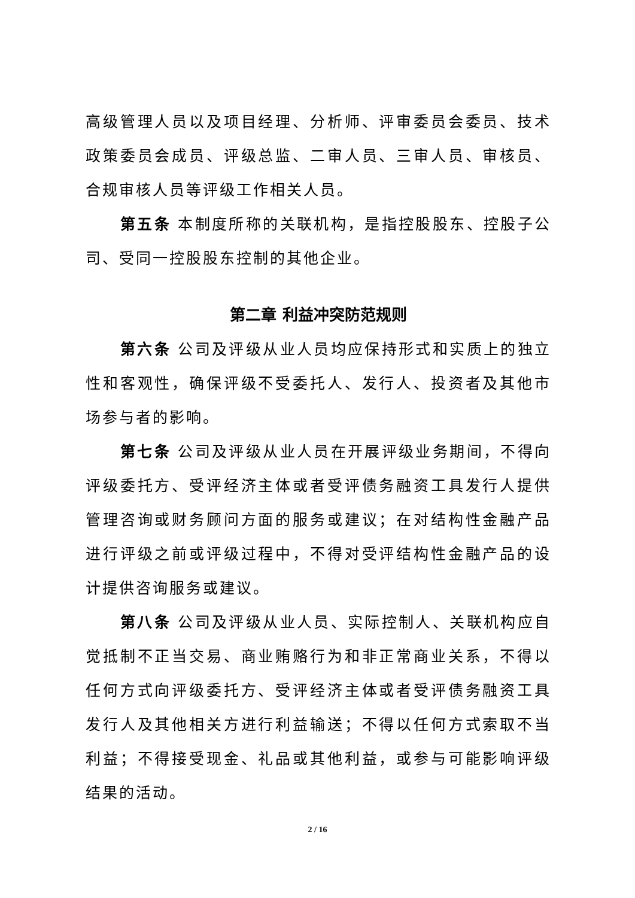高级管理人员以及项目经理、分析师、评审委员会委员、技术政策委员会成员、评级总监、二审人员、三审人员、审核员、合规审核人员等评级工作相关人员。
第五条 本制度所称的关联机构，是指控股股东、控股子公司、受同一控股股东控制的其他企业。
第二章 利益冲突防范规则
第六条 公司及评级从业人员均应保持形式和实质上的独立性和客观性，确保评级不受委托人、发行人、投资者及其他市场参与者的影响。
第七条 公司及评级从业人员在开展评级业务期间，不得向评级委托方、受评经济主体或者受评债务融资工具发行人提供管理咨询或财务顾问方面的服务或建议；在对结构性金融产品进行评级之前或评级过程中，不得对受评结构性金融产品的设计提供咨询服务或建议。
第八条 公司及评级从业人员、实际控制人、关联机构应自觉抵制不正当交易、商业贿赂行为和非正常商业关系，不得以任何方式向评级委托方、受评经济主体或者受评债务融资工具发行人及其他相关方进行利益输送；不得以任何方式索取不当利益；不得接受现金、礼品或其他利益，或参与可能影响评级结果的活动。
2 / 16